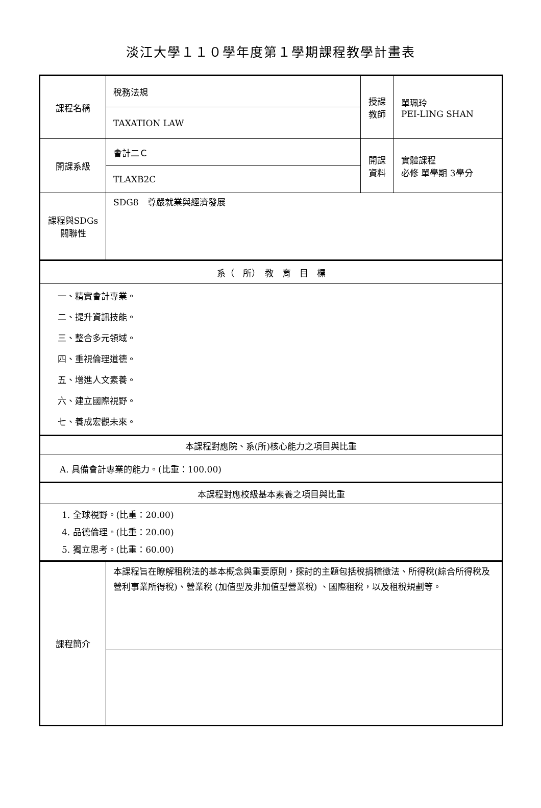淡江大學１１０學年度第１學期課程教學計畫表
| 課程名稱 | 稅務法規 | 授課 教師 | 單珮玲 PEI-LING SHAN |
| | TAXATION LAW | | |
| 開課系級 | 會計二Ｃ | 開課 資料 | 實體課程 必修 單學期 3學分 |
| | TLAXB2C | | |
| 課程與SDGs 關聯性 | SDG8 尊嚴就業與經濟發展 | | |
| 系（ 所） 教 育 目 標 | | | |
| 一、精實會計專業。 二、提升資訊技能。 三、整合多元領域。 四、重視倫理道德。 五、增進人文素養。 六、建立國際視野。 七、養成宏觀未來。 | | | |
| 本課程對應院、系(所)核心能力之項目與比重 | | | |
| A. 具備會計專業的能力。(比重：100.00) | | | |
| 本課程對應校級基本素養之項目與比重 | | | |
| 1. 全球視野。(比重：20.00) 4. 品德倫理。(比重：20.00) 5. 獨立思考。(比重：60.00) | | | |
| 課程簡介 | 本課程旨在瞭解租稅法的基本概念與重要原則，探討的主題包括稅捐稽徵法、所得稅(綜合所得稅及營利事業所得稅)、營業稅 (加值型及非加值型營業稅) 、國際租稅，以及租稅規劃等。 | | |